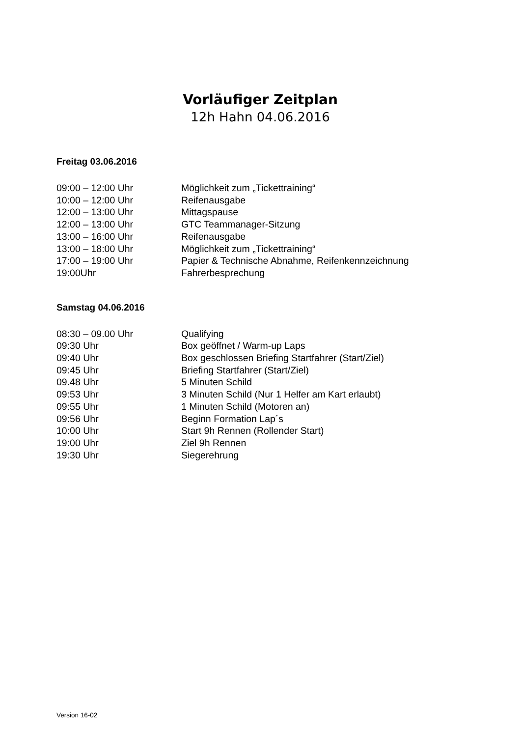Vorläufiger Zeitplan
12h Hahn 04.06.2016
Freitag 03.06.2016
09:00 – 12:00 Uhr Möglichkeit zum „Tickettraining“
10:00 – 12:00 Uhr Reifenausgabe
12:00 – 13:00 Uhr Mittagspause
12:00 – 13:00 Uhr GTC Teammanager-Sitzung
13:00 – 16:00 Uhr Reifenausgabe
13:00 – 18:00 Uhr Möglichkeit zum „Tickettraining“
17:00 – 19:00 Uhr Papier & Technische Abnahme, Reifenkennzeichnung
19:00Uhr Fahrerbesprechung
Samstag 04.06.2016
08:30 – 09.00 Uhr Qualifying
09:30 Uhr Box geöffnet / Warm-up Laps
09:40 Uhr Box geschlossen Briefing Startfahrer (Start/Ziel)
09:45 Uhr Briefing Startfahrer (Start/Ziel)
09.48 Uhr 5 Minuten Schild
09:53 Uhr 3 Minuten Schild (Nur 1 Helfer am Kart erlaubt)
09:55 Uhr 1 Minuten Schild (Motoren an)
09:56 Uhr Beginn Formation Lap´s
10:00 Uhr Start 9h Rennen (Rollender Start)
19:00 Uhr Ziel 9h Rennen
19:30 Uhr Siegerehrung
Version 16-02